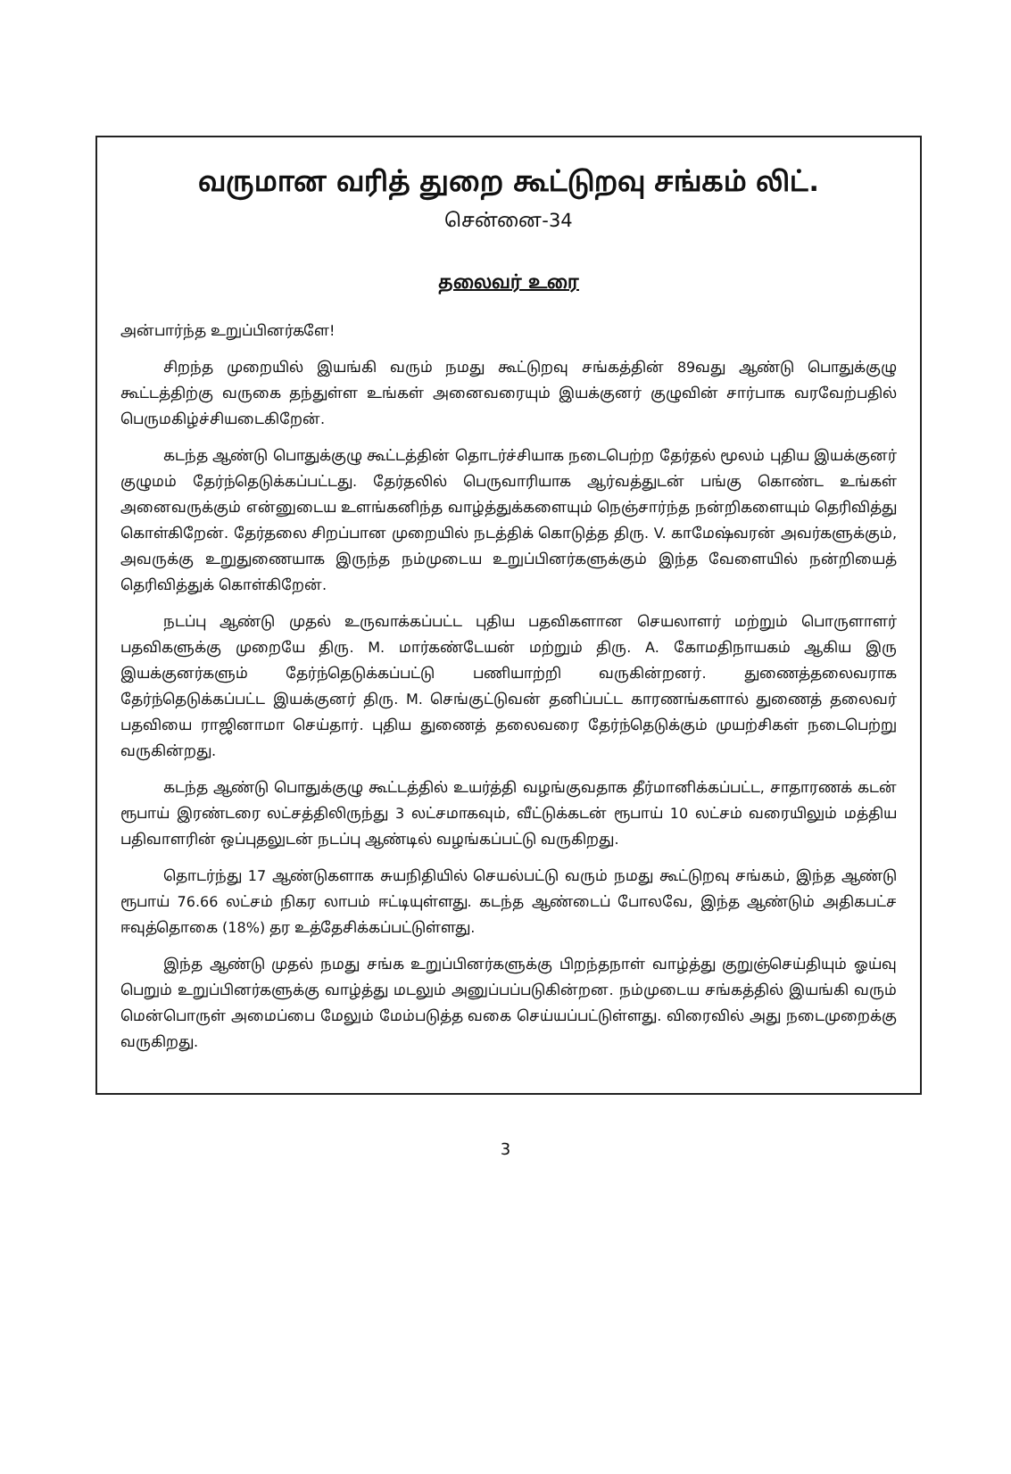வருமான வரித் துறை கூட்டுறவு சங்கம் லிட்.
சென்னை-34
தலைவர் உரை
அன்பார்ந்த உறுப்பினர்களே!
சிறந்த முறையில் இயங்கி வரும் நமது கூட்டுறவு சங்கத்தின் 89வது ஆண்டு பொதுக்குழு கூட்டத்திற்கு வருகை தந்துள்ள உங்கள் அனைவரையும் இயக்குனர் குழுவின் சார்பாக வரவேற்பதில் பெருமகிழ்ச்சியடைகிறேன்.
கடந்த ஆண்டு பொதுக்குழு கூட்டத்தின் தொடர்ச்சியாக நடைபெற்ற தேர்தல் மூலம் புதிய இயக்குனர் குழுமம் தேர்ந்தெடுக்கப்பட்டது. தேர்தலில் பெருவாரியாக ஆர்வத்துடன் பங்கு கொண்ட உங்கள் அனைவருக்கும் என்னுடைய உளங்கனிந்த வாழ்த்துக்களையும் நெஞ்சார்ந்த நன்றிகளையும் தெரிவித்து கொள்கிறேன். தேர்தலை சிறப்பான முறையில் நடத்திக் கொடுத்த திரு. V. காமேஷ்வரன் அவர்களுக்கும், அவருக்கு உறுதுணையாக இருந்த நம்முடைய உறுப்பினர்களுக்கும் இந்த வேளையில் நன்றியைத் தெரிவித்துக் கொள்கிறேன்.
நடப்பு ஆண்டு முதல் உருவாக்கப்பட்ட புதிய பதவிகளான செயலாளர் மற்றும் பொருளாளர் பதவிகளுக்கு முறையே திரு. M. மார்கண்டேயன் மற்றும் திரு. A. கோமதிநாயகம் ஆகிய இரு இயக்குனர்களும் தேர்ந்தெடுக்கப்பட்டு பணியாற்றி வருகின்றனர். துணைத்தலைவராக தேர்ந்தெடுக்கப்பட்ட இயக்குனர் திரு. M. செங்குட்டுவன் தனிப்பட்ட காரணங்களால் துணைத் தலைவர் பதவியை ராஜினாமா செய்தார். புதிய துணைத் தலைவரை தேர்ந்தெடுக்கும் முயற்சிகள் நடைபெற்று வருகின்றது.
கடந்த ஆண்டு பொதுக்குழு கூட்டத்தில் உயர்த்தி வழங்குவதாக தீர்மானிக்கப்பட்ட, சாதாரணக் கடன் ரூபாய் இரண்டரை லட்சத்திலிருந்து 3 லட்சமாகவும், வீட்டுக்கடன் ரூபாய் 10 லட்சம் வரையிலும் மத்திய பதிவாளரின் ஒப்புதலுடன் நடப்பு ஆண்டில் வழங்கப்பட்டு வருகிறது.
தொடர்ந்து 17 ஆண்டுகளாக சுயநிதியில் செயல்பட்டு வரும் நமது கூட்டுறவு சங்கம், இந்த ஆண்டு ரூபாய் 76.66 லட்சம் நிகர லாபம் ஈட்டியுள்ளது. கடந்த ஆண்டைப் போலவே, இந்த ஆண்டும் அதிகபட்ச ஈவுத்தொகை (18%) தர உத்தேசிக்கப்பட்டுள்ளது.
இந்த ஆண்டு முதல் நமது சங்க உறுப்பினர்களுக்கு பிறந்தநாள் வாழ்த்து குறுஞ்செய்தியும் ஓய்வு பெறும் உறுப்பினர்களுக்கு வாழ்த்து மடலும் அனுப்பப்படுகின்றன. நம்முடைய சங்கத்தில் இயங்கி வரும் மென்பொருள் அமைப்பை மேலும் மேம்படுத்த வகை செய்யப்பட்டுள்ளது. விரைவில் அது நடைமுறைக்கு வருகிறது.
3